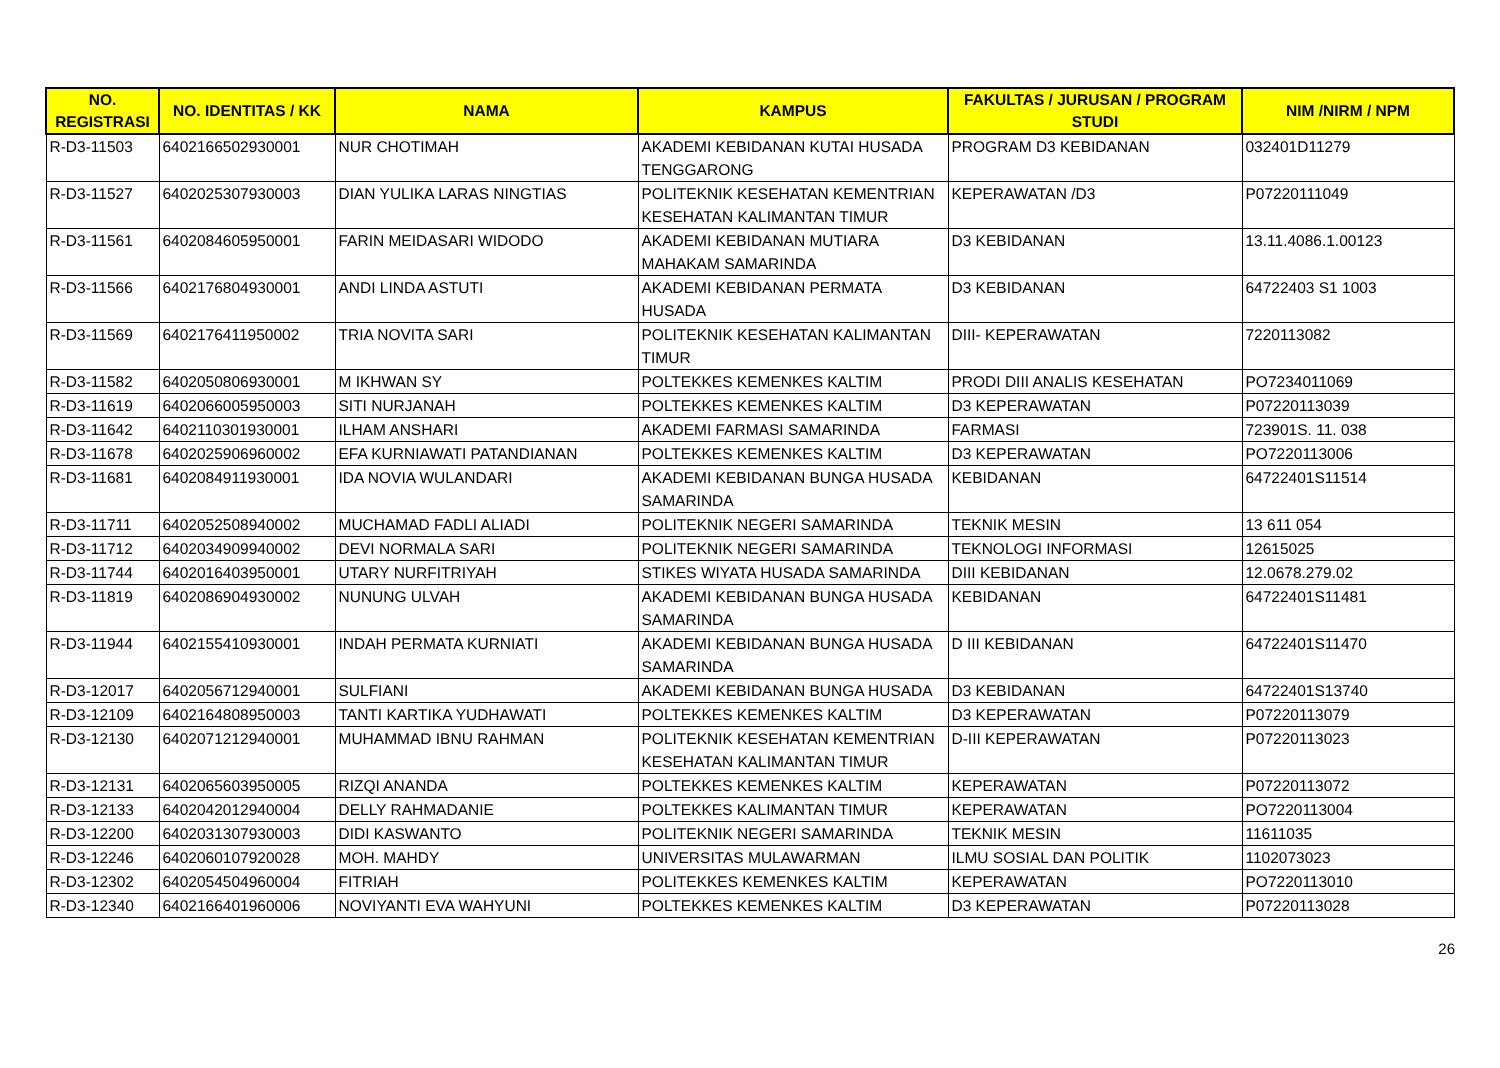| NO. REGISTRASI | NO. IDENTITAS / KK | NAMA | KAMPUS | FAKULTAS / JURUSAN / PROGRAM STUDI | NIM /NIRM / NPM |
| --- | --- | --- | --- | --- | --- |
| R-D3-11503 | 6402166502930001 | NUR CHOTIMAH | AKADEMI KEBIDANAN KUTAI HUSADA TENGGARONG | PROGRAM D3 KEBIDANAN | 032401D11279 |
| R-D3-11527 | 6402025307930003 | DIAN YULIKA LARAS NINGTIAS | POLITEKNIK KESEHATAN KEMENTRIAN KESEHATAN KALIMANTAN TIMUR | KEPERAWATAN /D3 | P07220111049 |
| R-D3-11561 | 6402084605950001 | FARIN MEIDASARI WIDODO | AKADEMI KEBIDANAN MUTIARA MAHAKAM SAMARINDA | D3 KEBIDANAN | 13.11.4086.1.00123 |
| R-D3-11566 | 6402176804930001 | ANDI LINDA ASTUTI | AKADEMI KEBIDANAN PERMATA HUSADA | D3 KEBIDANAN | 64722403 S1 1003 |
| R-D3-11569 | 6402176411950002 | TRIA NOVITA SARI | POLITEKNIK KESEHATAN KALIMANTAN TIMUR | DIII- KEPERAWATAN | 7220113082 |
| R-D3-11582 | 6402050806930001 | M IKHWAN SY | POLTEKKES KEMENKES KALTIM | PRODI DIII ANALIS KESEHATAN | PO7234011069 |
| R-D3-11619 | 6402066005950003 | SITI NURJANAH | POLTEKKES KEMENKES KALTIM | D3 KEPERAWATAN | P07220113039 |
| R-D3-11642 | 6402110301930001 | ILHAM ANSHARI | AKADEMI FARMASI SAMARINDA | FARMASI | 723901S. 11. 038 |
| R-D3-11678 | 6402025906960002 | EFA KURNIAWATI PATANDIANAN | POLTEKKES KEMENKES KALTIM | D3 KEPERAWATAN | PO7220113006 |
| R-D3-11681 | 6402084911930001 | IDA NOVIA WULANDARI | AKADEMI KEBIDANAN BUNGA HUSADA SAMARINDA | KEBIDANAN | 64722401S11514 |
| R-D3-11711 | 6402052508940002 | MUCHAMAD FADLI ALIADI | POLITEKNIK NEGERI SAMARINDA | TEKNIK MESIN | 13 611 054 |
| R-D3-11712 | 6402034909940002 | DEVI NORMALA SARI | POLITEKNIK NEGERI SAMARINDA | TEKNOLOGI INFORMASI | 12615025 |
| R-D3-11744 | 6402016403950001 | UTARY NURFITRIYAH | STIKES WIYATA HUSADA SAMARINDA | DIII KEBIDANAN | 12.0678.279.02 |
| R-D3-11819 | 6402086904930002 | NUNUNG ULVAH | AKADEMI KEBIDANAN BUNGA HUSADA SAMARINDA | KEBIDANAN | 64722401S11481 |
| R-D3-11944 | 6402155410930001 | INDAH PERMATA KURNIATI | AKADEMI KEBIDANAN BUNGA HUSADA SAMARINDA | D III KEBIDANAN | 64722401S11470 |
| R-D3-12017 | 6402056712940001 | SULFIANI | AKADEMI KEBIDANAN BUNGA HUSADA | D3 KEBIDANAN | 64722401S13740 |
| R-D3-12109 | 6402164808950003 | TANTI KARTIKA YUDHAWATI | POLTEKKES KEMENKES KALTIM | D3 KEPERAWATAN | P07220113079 |
| R-D3-12130 | 6402071212940001 | MUHAMMAD IBNU RAHMAN | POLITEKNIK KESEHATAN KEMENTRIAN KESEHATAN KALIMANTAN TIMUR | D-III KEPERAWATAN | P07220113023 |
| R-D3-12131 | 6402065603950005 | RIZQI ANANDA | POLTEKKES KEMENKES KALTIM | KEPERAWATAN | P07220113072 |
| R-D3-12133 | 6402042012940004 | DELLY RAHMADANIE | POLTEKKES KALIMANTAN TIMUR | KEPERAWATAN | PO7220113004 |
| R-D3-12200 | 6402031307930003 | DIDI KASWANTO | POLITEKNIK NEGERI SAMARINDA | TEKNIK MESIN | 11611035 |
| R-D3-12246 | 6402060107920028 | MOH. MAHDY | UNIVERSITAS MULAWARMAN | ILMU SOSIAL DAN POLITIK | 1102073023 |
| R-D3-12302 | 6402054504960004 | FITRIAH | POLITEKKES KEMENKES KALTIM | KEPERAWATAN | PO7220113010 |
| R-D3-12340 | 6402166401960006 | NOVIYANTI EVA WAHYUNI | POLTEKKES KEMENKES KALTIM | D3 KEPERAWATAN | P07220113028 |
26